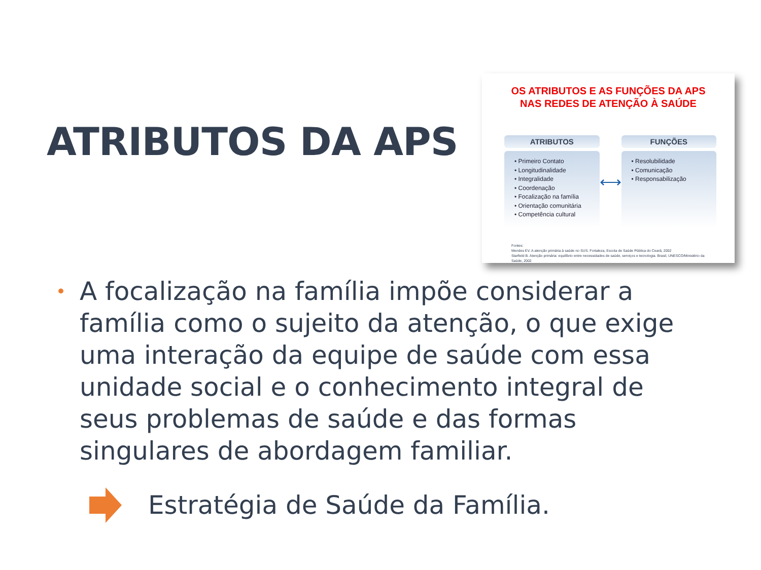ATRIBUTOS DA APS
OS ATRIBUTOS E AS FUNÇÕES DA APS
NAS REDES DE ATENÇÃO À SAÚDE
ATRIBUTOS
• Primeiro Contato
• Longitudinalidade
• Integralidade
• Coordenação
• Focalização na família
• Orientação comunitária
• Competência cultural
⟷
FUNÇÕES
• Resolubilidade
• Comunicação
• Responsabilização
Fontes:
Mendes EV. A atenção primária à saúde no SUS. Fortaleza, Escola de Saúde Pública do Ceará, 2002
Starfield B. Atenção primária: equilíbrio entre necessidades de saúde, serviços e tecnologia. Brasil, UNESCO/Ministério da Saúde, 2002
• A focalização na família impõe considerar a família como o sujeito da atenção, o que exige uma interação da equipe de saúde com essa unidade social e o conhecimento integral de seus problemas de saúde e das formas singulares de abordagem familiar.
Estratégia de Saúde da Família.